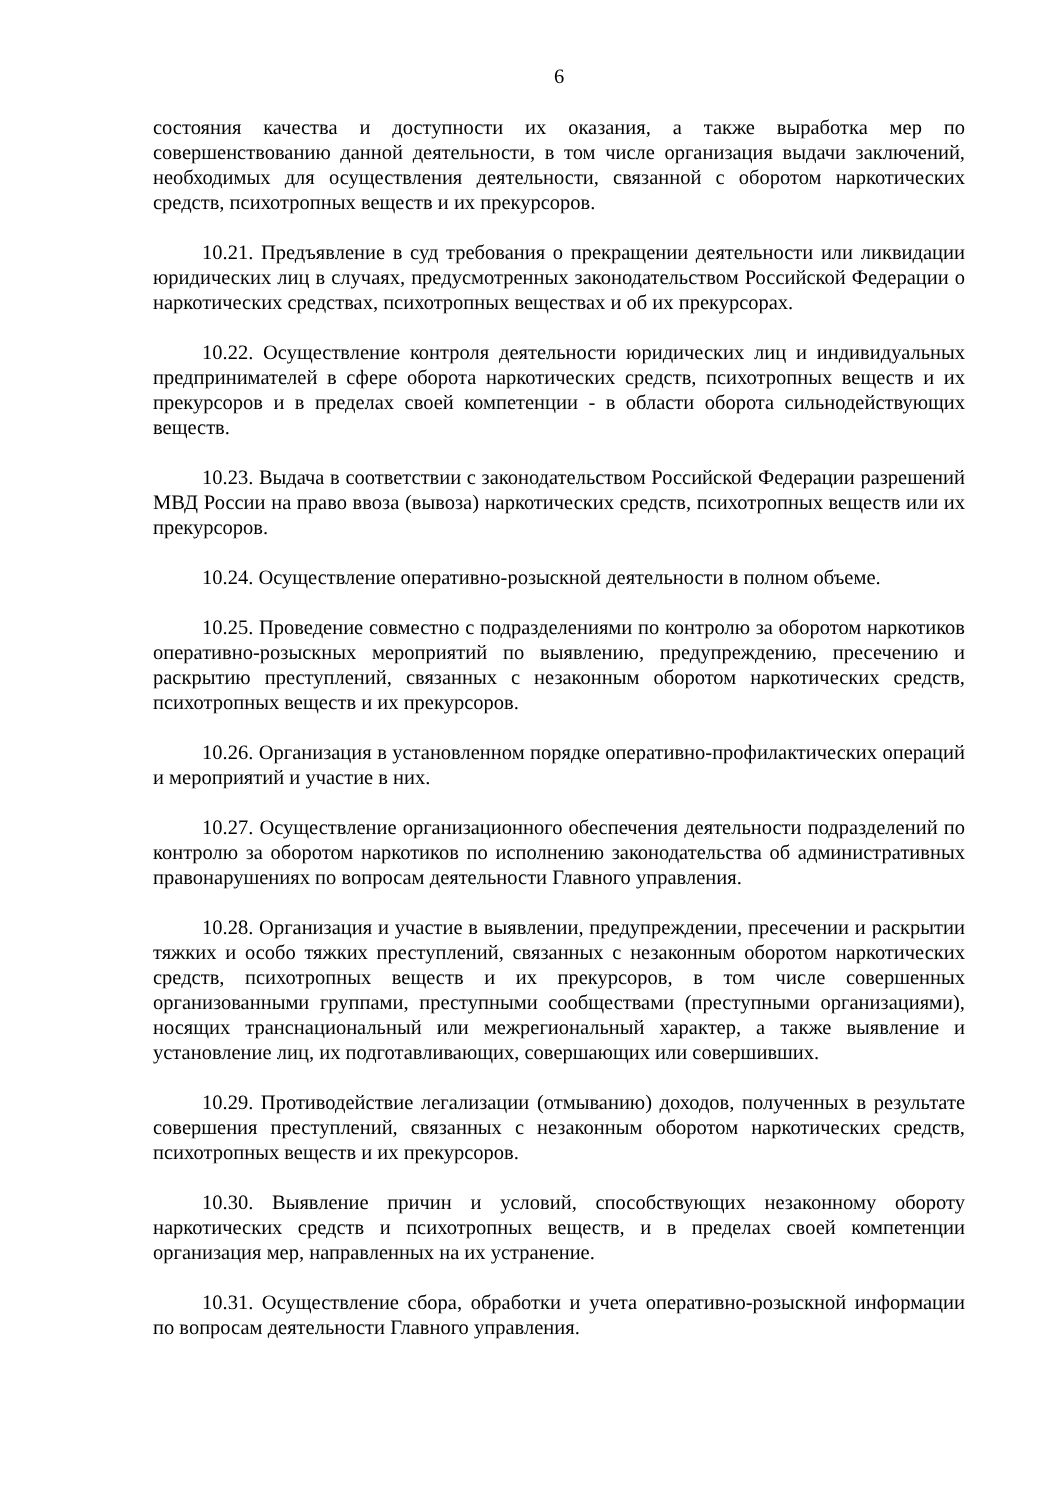6
состояния качества и доступности их оказания, а также выработка мер по совершенствованию данной деятельности, в том числе организация выдачи заключений, необходимых для осуществления деятельности, связанной с оборотом наркотических средств, психотропных веществ и их прекурсоров.
10.21. Предъявление в суд требования о прекращении деятельности или ликвидации юридических лиц в случаях, предусмотренных законодательством Российской Федерации о наркотических средствах, психотропных веществах и об их прекурсорах.
10.22. Осуществление контроля деятельности юридических лиц и индивидуальных предпринимателей в сфере оборота наркотических средств, психотропных веществ и их прекурсоров и в пределах своей компетенции - в области оборота сильнодействующих веществ.
10.23. Выдача в соответствии с законодательством Российской Федерации разрешений МВД России на право ввоза (вывоза) наркотических средств, психотропных веществ или их прекурсоров.
10.24. Осуществление оперативно-розыскной деятельности в полном объеме.
10.25. Проведение совместно с подразделениями по контролю за оборотом наркотиков оперативно-розыскных мероприятий по выявлению, предупреждению, пресечению и раскрытию преступлений, связанных с незаконным оборотом наркотических средств, психотропных веществ и их прекурсоров.
10.26. Организация в установленном порядке оперативно-профилактических операций и мероприятий и участие в них.
10.27. Осуществление организационного обеспечения деятельности подразделений по контролю за оборотом наркотиков по исполнению законодательства об административных правонарушениях по вопросам деятельности Главного управления.
10.28. Организация и участие в выявлении, предупреждении, пресечении и раскрытии тяжких и особо тяжких преступлений, связанных с незаконным оборотом наркотических средств, психотропных веществ и их прекурсоров, в том числе совершенных организованными группами, преступными сообществами (преступными организациями), носящих транснациональный или межрегиональный характер, а также выявление и установление лиц, их подготавливающих, совершающих или совершивших.
10.29. Противодействие легализации (отмыванию) доходов, полученных в результате совершения преступлений, связанных с незаконным оборотом наркотических средств, психотропных веществ и их прекурсоров.
10.30. Выявление причин и условий, способствующих незаконному обороту наркотических средств и психотропных веществ, и в пределах своей компетенции организация мер, направленных на их устранение.
10.31. Осуществление сбора, обработки и учета оперативно-розыскной информации по вопросам деятельности Главного управления.